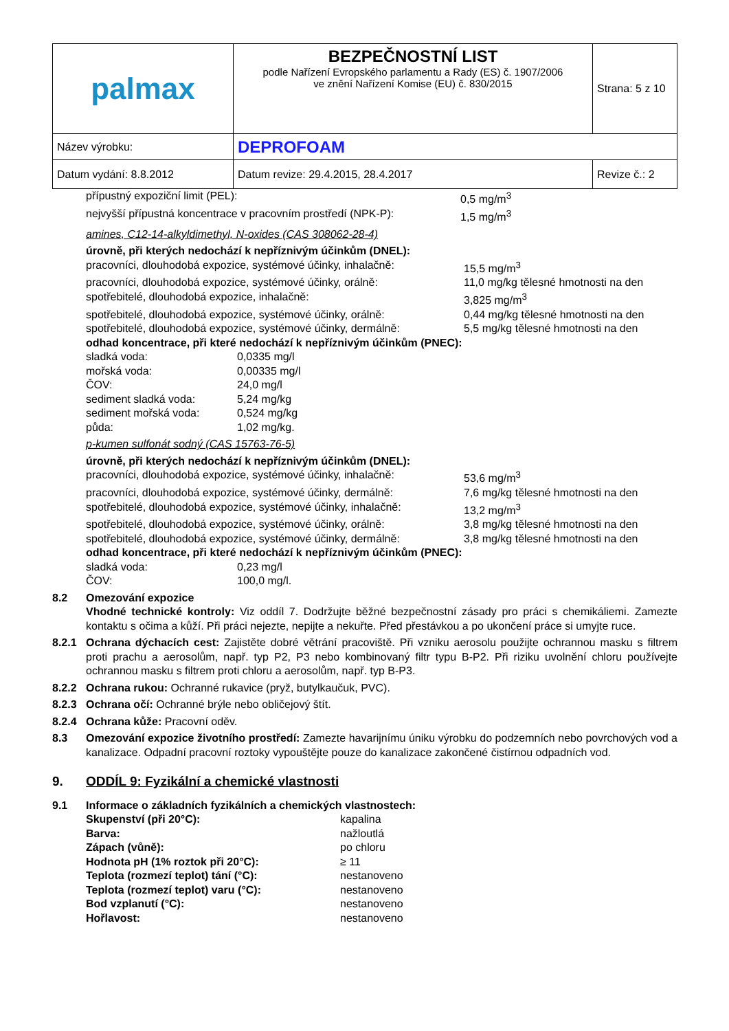| palmax | BEZPEČNOSTNÍ LIST podle Nařízení Evropského parlamentu a Rady (ES) č. 1907/2006 ve znění Nařízení Komise (EU) č. 830/2015 | Strana: 5 z 10 |
| Název výrobku: | DEPROFOAM | |
| Datum vydání: 8.8.2012 | Datum revize: 29.4.2015, 28.4.2017 | Revize č.: 2 |
přípustný expoziční limit (PEL): 0,5 mg/m<sup>3</sup>
nejvyšší přípustná koncentrace v pracovním prostředí (NPK-P): 1,5 mg/m<sup>3</sup>
amines, C12-14-alkyldimethyl, N-oxides (CAS 308062-28-4)
úrovně, při kterých nedochází k nepříznivým účinkům (DNEL):
pracovníci, dlouhodobá expozice, systémové účinky, inhalačně: 15,5 mg/m<sup>3</sup>
pracovníci, dlouhodobá expozice, systémové účinky, orálně: 11,0 mg/kg tělesné hmotnosti na den
spotřebitelé, dlouhodobá expozice, inhalačně: 3,825 mg/m<sup>3</sup>
spotřebitelé, dlouhodobá expozice, systémové účinky, orálně: 0,44 mg/kg tělesné hmotnosti na den
spotřebitelé, dlouhodobá expozice, systémové účinky, dermálně: 5,5 mg/kg tělesné hmotnosti na den
odhad koncentrace, při které nedochází k nepříznivým účinkům (PNEC):
sladká voda: 0,0335 mg/l
mořská voda: 0,00335 mg/l
ČOV: 24,0 mg/l
sediment sladká voda: 5,24 mg/kg
sediment mořská voda: 0,524 mg/kg
půda: 1,02 mg/kg.
p-kumen sulfonát sodný (CAS 15763-76-5)
úrovně, při kterých nedochází k nepříznivým účinkům (DNEL):
pracovníci, dlouhodobá expozice, systémové účinky, inhalačně: 53,6 mg/m<sup>3</sup>
pracovníci, dlouhodobá expozice, systémové účinky, dermálně: 7,6 mg/kg tělesné hmotnosti na den
spotřebitelé, dlouhodobá expozice, systémové účinky, inhalačně: 13,2 mg/m<sup>3</sup>
spotřebitelé, dlouhodobá expozice, systémové účinky, orálně: 3,8 mg/kg tělesné hmotnosti na den
spotřebitelé, dlouhodobá expozice, systémové účinky, dermálně: 3,8 mg/kg tělesné hmotnosti na den
odhad koncentrace, při které nedochází k nepříznivým účinkům (PNEC):
sladká voda: 0,23 mg/l
ČOV: 100,0 mg/l.
8.2 Omezování expozice
Vhodné technické kontroly: Viz oddíl 7. Dodržujte běžné bezpečnostní zásady pro práci s chemikáliemi. Zamezte kontaktu s očima a kůží. Při práci nejezte, nepijte a nekuřte. Před přestávkou a po ukončení práce si umyjte ruce.
8.2.1 Ochrana dýchacích cest: Zajistěte dobré větrání pracoviště. Při vzniku aerosolu použijte ochrannou masku s filtrem proti prachu a aerosolům, např. typ P2, P3 nebo kombinovaný filtr typu B-P2. Při riziku uvolnění chloru používejte ochrannou masku s filtrem proti chloru a aerosolům, např. typ B-P3.
8.2.2 Ochrana rukou: Ochranné rukavice (pryž, butylkaučuk, PVC).
8.2.3 Ochrana očí: Ochranné brýle nebo obličejový štít.
8.2.4 Ochrana kůže: Pracovní oděv.
8.3 Omezování expozice životního prostředí: Zamezte havarijnímu úniku výrobku do podzemních nebo povrchových vod a kanalizace. Odpadní pracovní roztoky vypouštějte pouze do kanalizace zakončené čistírnou odpadních vod.
9. ODDÍL 9: Fyzikální a chemické vlastnosti
9.1 Informace o základních fyzikálních a chemických vlastnostech:
Skupenství (při 20°C): kapalina
Barva: nažloutlá
Zápach (vůně): po chloru
Hodnota pH (1% roztok při 20°C): ≥ 11
Teplota (rozmezí teplot) tání (°C): nestanoveno
Teplota (rozmezí teplot) varu (°C): nestanoveno
Bod vzplanutí (°C): nestanoveno
Hořlavost: nestanoveno